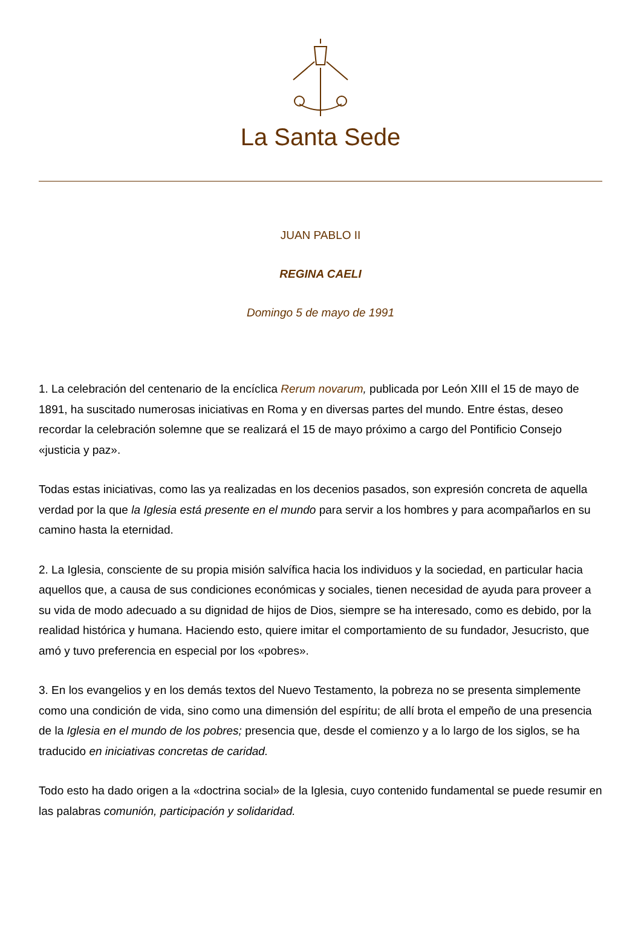La Santa Sede
JUAN PABLO II
REGINA CAELI
Domingo 5 de mayo de 1991
1. La celebración del centenario de la encíclica Rerum novarum, publicada por León XIII el 15 de mayo de 1891, ha suscitado numerosas iniciativas en Roma y en diversas partes del mundo. Entre éstas, deseo recordar la celebración solemne que se realizará el 15 de mayo próximo a cargo del Pontificio Consejo «justicia y paz».
Todas estas iniciativas, como las ya realizadas en los decenios pasados, son expresión concreta de aquella verdad por la que la Iglesia está presente en el mundo para servir a los hombres y para acompañarlos en su camino hasta la eternidad.
2. La Iglesia, consciente de su propia misión salvífica hacia los individuos y la sociedad, en particular hacia aquellos que, a causa de sus condiciones económicas y sociales, tienen necesidad de ayuda para proveer a su vida de modo adecuado a su dignidad de hijos de Dios, siempre se ha interesado, como es debido, por la realidad histórica y humana. Haciendo esto, quiere imitar el comportamiento de su fundador, Jesucristo, que amó y tuvo preferencia en especial por los «pobres».
3. En los evangelios y en los demás textos del Nuevo Testamento, la pobreza no se presenta simplemente como una condición de vida, sino como una dimensión del espíritu; de allí brota el empeño de una presencia de la Iglesia en el mundo de los pobres; presencia que, desde el comienzo y a lo largo de los siglos, se ha traducido en iniciativas concretas de caridad.
Todo esto ha dado origen a la «doctrina social» de la Iglesia, cuyo contenido fundamental se puede resumir en las palabras comunión, participación y solidaridad.